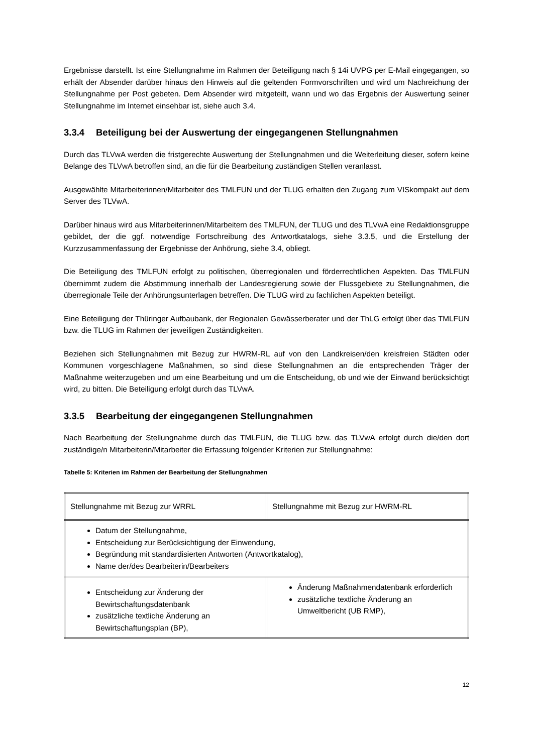Ergebnisse darstellt. Ist eine Stellungnahme im Rahmen der Beteiligung nach § 14i UVPG per E-Mail eingegangen, so erhält der Absender darüber hinaus den Hinweis auf die geltenden Formvorschriften und wird um Nachreichung der Stellungnahme per Post gebeten. Dem Absender wird mitgeteilt, wann und wo das Ergebnis der Auswertung seiner Stellungnahme im Internet einsehbar ist, siehe auch 3.4.
3.3.4 Beteiligung bei der Auswertung der eingegangenen Stellungnahmen
Durch das TLVwA werden die fristgerechte Auswertung der Stellungnahmen und die Weiterleitung dieser, sofern keine Belange des TLVwA betroffen sind, an die für die Bearbeitung zuständigen Stellen veranlasst.
Ausgewählte Mitarbeiterinnen/Mitarbeiter des TMLFUN und der TLUG erhalten den Zugang zum VISkompakt auf dem Server des TLVwA.
Darüber hinaus wird aus Mitarbeiterinnen/Mitarbeitern des TMLFUN, der TLUG und des TLVwA eine Redaktionsgruppe gebildet, der die ggf. notwendige Fortschreibung des Antwortkatalogs, siehe 3.3.5, und die Erstellung der Kurzzusammenfassung der Ergebnisse der Anhörung, siehe 3.4, obliegt.
Die Beteiligung des TMLFUN erfolgt zu politischen, überregionalen und förderrechtlichen Aspekten. Das TMLFUN übernimmt zudem die Abstimmung innerhalb der Landesregierung sowie der Flussgebiete zu Stellungnahmen, die überregionale Teile der Anhörungsunterlagen betreffen. Die TLUG wird zu fachlichen Aspekten beteiligt.
Eine Beteiligung der Thüringer Aufbaubank, der Regionalen Gewässerberater und der ThLG erfolgt über das TMLFUN bzw. die TLUG im Rahmen der jeweiligen Zuständigkeiten.
Beziehen sich Stellungnahmen mit Bezug zur HWRM-RL auf von den Landkreisen/den kreisfreien Städten oder Kommunen vorgeschlagene Maßnahmen, so sind diese Stellungnahmen an die entsprechenden Träger der Maßnahme weiterzugeben und um eine Bearbeitung und um die Entscheidung, ob und wie der Einwand berücksichtigt wird, zu bitten. Die Beteiligung erfolgt durch das TLVwA.
3.3.5 Bearbeitung der eingegangenen Stellungnahmen
Nach Bearbeitung der Stellungnahme durch das TMLFUN, die TLUG bzw. das TLVwA erfolgt durch die/den dort zuständige/n Mitarbeiterin/Mitarbeiter die Erfassung folgender Kriterien zur Stellungnahme:
Tabelle 5: Kriterien im Rahmen der Bearbeitung der Stellungnahmen
| Stellungnahme mit Bezug zur WRRL | Stellungnahme mit Bezug zur HWRM-RL |
| Datum der Stellungnahme, Entscheidung zur Berücksichtigung der Einwendung, Begründung mit standardisierten Antworten (Antwortkatalog), Name der/des Bearbeiterin/Bearbeiters | |
| Entscheidung zur Änderung der Bewirtschaftungsdatenbank zusätzliche textliche Änderung an Bewirtschaftungsplan (BP), | Änderung Maßnahmendatenbank erforderlich zusätzliche textliche Änderung an Umweltbericht (UB RMP), |
12